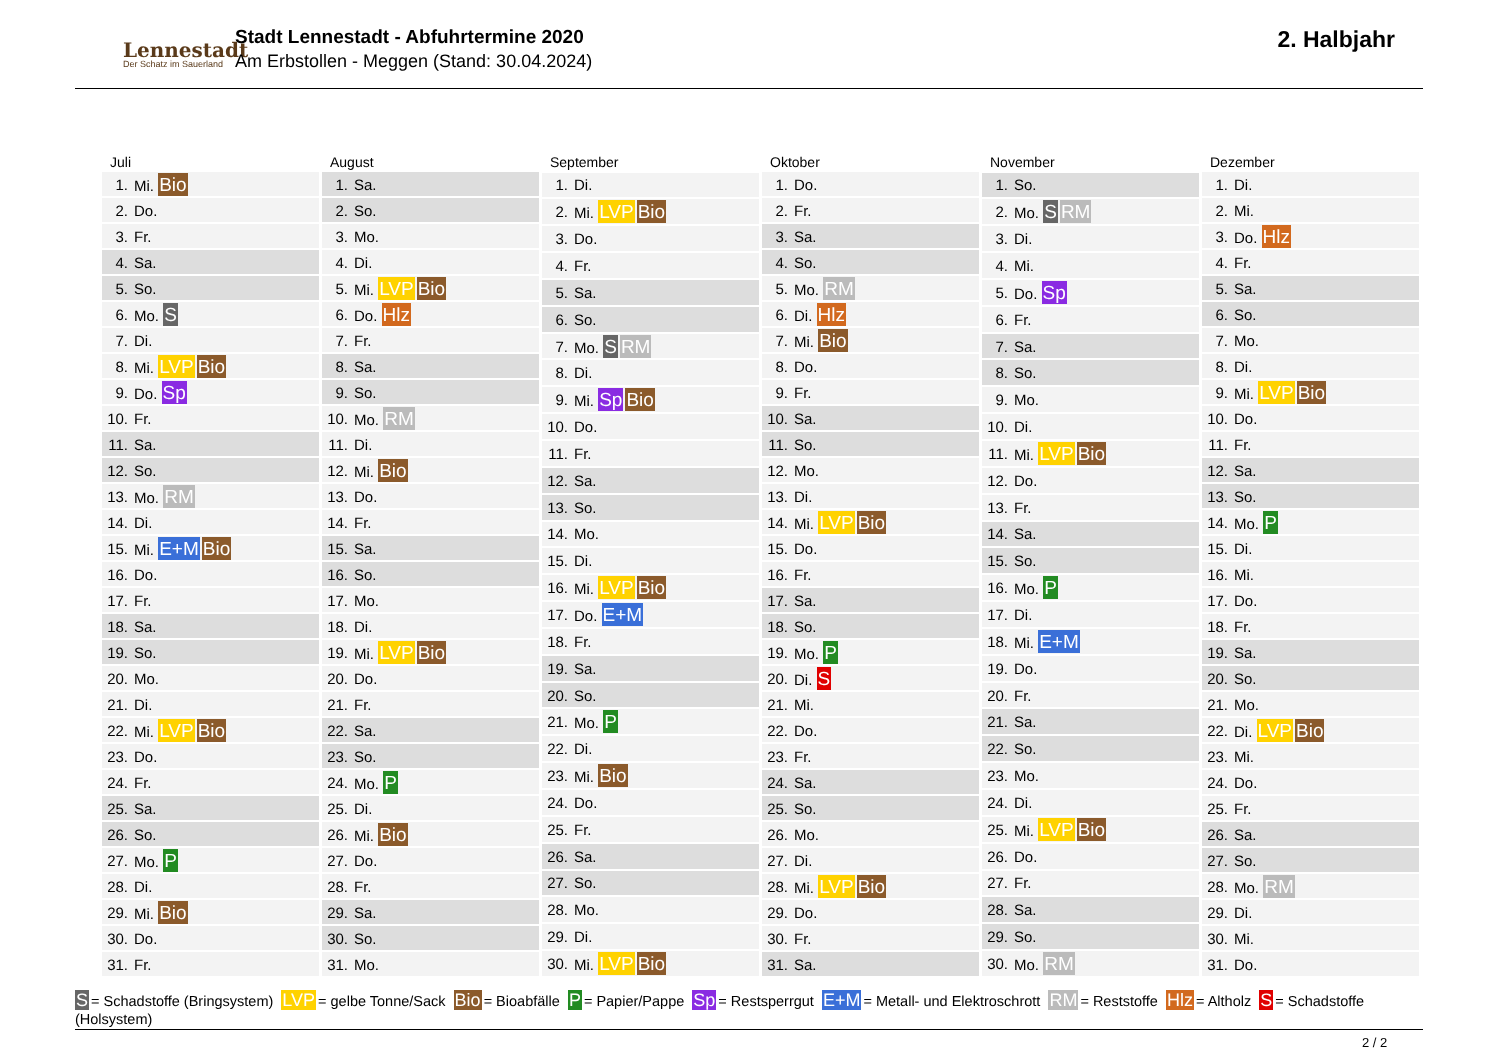Lennestadt
Der Schatz im Sauerland
Stadt Lennestadt - Abfuhrtermine 2020
Am Erbstollen - Meggen (Stand: 30.04.2024)
2. Halbjahr
| Juli | |
| --- | --- |
| 1. | Mi. Bio |
| 2. | Do. |
| 3. | Fr. |
| 4. | Sa. |
| 5. | So. |
| 6. | Mo. S |
| 7. | Di. |
| 8. | Mi. LVP Bio |
| 9. | Do. Sp |
| 10. | Fr. |
| 11. | Sa. |
| 12. | So. |
| 13. | Mo. RM |
| 14. | Di. |
| 15. | Mi. E+M Bio |
| 16. | Do. |
| 17. | Fr. |
| 18. | Sa. |
| 19. | So. |
| 20. | Mo. |
| 21. | Di. |
| 22. | Mi. LVP Bio |
| 23. | Do. |
| 24. | Fr. |
| 25. | Sa. |
| 26. | So. |
| 27. | Mo. P |
| 28. | Di. |
| 29. | Mi. Bio |
| 30. | Do. |
| 31. | Fr. |
| August | |
| --- | --- |
| 1. | Sa. |
| 2. | So. |
| 3. | Mo. |
| 4. | Di. |
| 5. | Mi. LVP Bio |
| 6. | Do. Hlz |
| 7. | Fr. |
| 8. | Sa. |
| 9. | So. |
| 10. | Mo. RM |
| 11. | Di. |
| 12. | Mi. Bio |
| 13. | Do. |
| 14. | Fr. |
| 15. | Sa. |
| 16. | So. |
| 17. | Mo. |
| 18. | Di. |
| 19. | Mi. LVP Bio |
| 20. | Do. |
| 21. | Fr. |
| 22. | Sa. |
| 23. | So. |
| 24. | Mo. P |
| 25. | Di. |
| 26. | Mi. Bio |
| 27. | Do. |
| 28. | Fr. |
| 29. | Sa. |
| 30. | So. |
| 31. | Mo. |
| September | |
| --- | --- |
| 1. | Di. |
| 2. | Mi. LVP Bio |
| 3. | Do. |
| 4. | Fr. |
| 5. | Sa. |
| 6. | So. |
| 7. | Mo. S RM |
| 8. | Di. |
| 9. | Mi. Sp Bio |
| 10. | Do. |
| 11. | Fr. |
| 12. | Sa. |
| 13. | So. |
| 14. | Mo. |
| 15. | Di. |
| 16. | Mi. LVP Bio |
| 17. | Do. E+M |
| 18. | Fr. |
| 19. | Sa. |
| 20. | So. |
| 21. | Mo. P |
| 22. | Di. |
| 23. | Mi. Bio |
| 24. | Do. |
| 25. | Fr. |
| 26. | Sa. |
| 27. | So. |
| 28. | Mo. |
| 29. | Di. |
| 30. | Mi. LVP Bio |
| Oktober | |
| --- | --- |
| 1. | Do. |
| 2. | Fr. |
| 3. | Sa. |
| 4. | So. |
| 5. | Mo. RM |
| 6. | Di. Hlz |
| 7. | Mi. Bio |
| 8. | Do. |
| 9. | Fr. |
| 10. | Sa. |
| 11. | So. |
| 12. | Mo. |
| 13. | Di. |
| 14. | Mi. LVP Bio |
| 15. | Do. |
| 16. | Fr. |
| 17. | Sa. |
| 18. | So. |
| 19. | Mo. P |
| 20. | Di. S |
| 21. | Mi. |
| 22. | Do. |
| 23. | Fr. |
| 24. | Sa. |
| 25. | So. |
| 26. | Mo. |
| 27. | Di. |
| 28. | Mi. LVP Bio |
| 29. | Do. |
| 30. | Fr. |
| 31. | Sa. |
| November | |
| --- | --- |
| 1. | So. |
| 2. | Mo. S RM |
| 3. | Di. |
| 4. | Mi. |
| 5. | Do. Sp |
| 6. | Fr. |
| 7. | Sa. |
| 8. | So. |
| 9. | Mo. |
| 10. | Di. |
| 11. | Mi. LVP Bio |
| 12. | Do. |
| 13. | Fr. |
| 14. | Sa. |
| 15. | So. |
| 16. | Mo. P |
| 17. | Di. |
| 18. | Mi. E+M |
| 19. | Do. |
| 20. | Fr. |
| 21. | Sa. |
| 22. | So. |
| 23. | Mo. |
| 24. | Di. |
| 25. | Mi. LVP Bio |
| 26. | Do. |
| 27. | Fr. |
| 28. | Sa. |
| 29. | So. |
| 30. | Mo. RM |
| Dezember | |
| --- | --- |
| 1. | Di. |
| 2. | Mi. |
| 3. | Do. Hlz |
| 4. | Fr. |
| 5. | Sa. |
| 6. | So. |
| 7. | Mo. |
| 8. | Di. |
| 9. | Mi. LVP Bio |
| 10. | Do. |
| 11. | Fr. |
| 12. | Sa. |
| 13. | So. |
| 14. | Mo. P |
| 15. | Di. |
| 16. | Mi. |
| 17. | Do. |
| 18. | Fr. |
| 19. | Sa. |
| 20. | So. |
| 21. | Mo. |
| 22. | Di. LVP Bio |
| 23. | Mi. |
| 24. | Do. |
| 25. | Fr. |
| 26. | Sa. |
| 27. | So. |
| 28. | Mo. RM |
| 29. | Di. |
| 30. | Mi. |
| 31. | Do. |
S = Schadstoffe (Bringsystem) LVP = gelbe Tonne/Sack Bio = Bioabfälle P = Papier/Pappe Sp = Restsperrgut E+M = Metall- und Elektroschrott RM = Reststoffe Hlz = Altholz S = Schadstoffe (Holsystem)
2 / 2